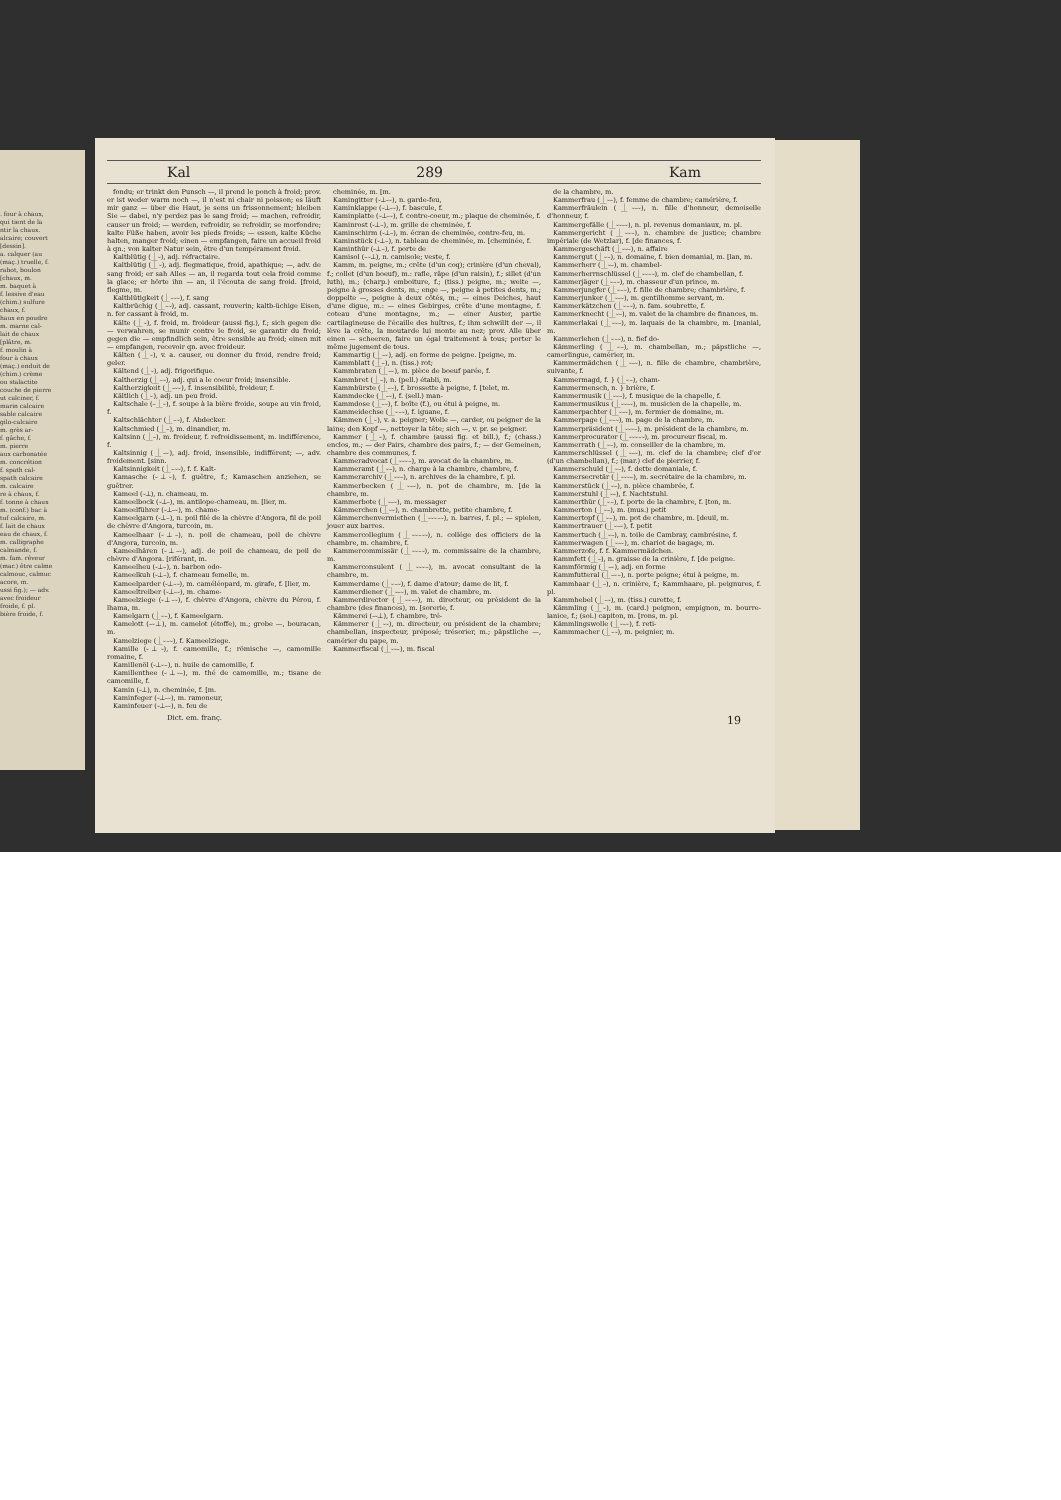. four à chaux,
qui tient de la
ntir la chaux.
alcaire; couvert
[dessin].
a. calquer (au
(maç.) truelle, f.
rabot, boulon
[chaux, m.
m. baquet à
f. lessive d'eau
(chim.) sulfure
chaux, f.
haux en poudre
m. marne cal-
lait de chaux
[plâtre, m.
f. moulin à
four à chaux
(maç.) enduit de
(chim.) crème
ou stalactite
couche de pierre
ut calciner, f.
marin calcaire
sable calcaire
gilo-calcaire
m. grès ar-
f. gâche, f.
m. pierre
aux carbonatée
m. concrétion
f. spath cal-
spath calcaire
m. calcaire
re à chaux, f.
f. tonne à chaux
m. (conf.) bac à
tuf calcaire, m.
f. lait de chaux
eau de chaux, f.
m. calligraphe
calmande, f.
m. fam. rêveur
(mar.) être calme
calmouc, calmuc
acore, m.
ussi fig.); — adv.
avec froideur
froide, f. pl.
bière froide, f.
Kal 289 Kam
fondu; er trinkt den Punsch —, il prend le ponch à froid; prov. er ist weder warm noch —, il n'est ni chair ni poisson; es läuft mir ganz — über die Haut, je sens un frissonnement; bleiben Sie — dabei, n'y perdez pas le sang froid; — machen, refroidir, causer un froid; — werden, refroidir, se refroidir, se morfondre; kalte Füße haben, avoir les pieds froids; — essen, kalte Küche halten, manger froid; einen — empfangen, faire un accueil froid à qn.; von kalter Natur sein, être d'un tempérament froid.
Kaltblütig (⏊⏑), adj. réfractaire.
Kaltblütig (⏊⏑), adj. flegmatique, froid, apathique; —, adv. de sang froid; er sah Alles — an, il regarda tout cela froid comme la glace; er hörte ihn — an, il l'écouta de sang froid. [froid, flegme, m.
Kaltblütigkeit (⏊–⏑⏑), f. sang
Kaltbrüchig (⏊–⏑), adj. cassant, rouverin; kaltb-üchige Eisen, n. fer cassant à froid, m.
Kälte (⏊⏑), f. froid, m. froideur (aussi fig.), f.; sich gegen die — verwahren, se munir contre le froid, se garantir du froid; gegen die — empfindlich sein, être sensible au froid; einen mit — empfangen, recevoir qn. avec froideur.
Kälten (⏊⏑), v. a. causer, ou donner du froid, rendre froid; geler.
Kältend (⏊⏑), adj. frigorifique.
Kaltherzig (⏊–⏑), adj. qui a le coeur froid; insensible.
Kaltherzigkeit (⏊–⏑⏑), f. insensibilité, froideur, f.
Kältlich (⏊⏑), adj. un peu froid.
Kaltschale (–⏊⏑), f. soupe à la bière froide, soupe au vin froid, f.
Kaltschlächter (⏊–⏑), f. Abdecker.
Kaltschmied (⏊–), m. dinandier, m.
Kaltsinn (⏊–), m. froideur, f. refroidissement, m. indifférence, f.
Kaltsinnig (⏊–⏑), adj. froid, insensible, indifférent; —, adv. froidement. [sinn.
Kaltsinnigkeit (⏊–⏑⏑), f. f. Kalt-
Kamasche (⏑⏊⏑), f. guêtre, f.; Kamaschen anziehen, se guêtrer.
Kameel (⏑⏊), n. chameau, m.
Kameelbock (⏑⏊–), m. antilope-chameau, m. [lier, m.
Kameelführer (⏑⏊–⏑), m. chame-
Kameelgarn (⏑⏊–), n. poil filé de la chèvre d'Angora, fil de poil de chèvre d'Angora, turcoin, m.
Kameelhaar (⏑⏊–), n. poil de chameau, poil de chèvre d'Angora, turcoin, m.
Kameelhären (⏑⏊–⏑), adj. de poil de chameau, de poil de chèvre d'Angora. [riférant, m.
Kameelheu (⏑⏊–), n. barbon odo-
Kameelkuh (⏑⏊–), f. chameau femelle, m.
Kameelparder (⏑⏊–⏑), m. caméléopard, m. girafe, f. [lier, m.
Kameeltreiber (⏑⏊–⏑), m. chame-
Kameelziege (⏑⏊–⏑), f. chèvre d'Angora, chèvre du Pérou, f. lhama, m.
Kamelgarn (⏊⏑–), f. Kameelgarn.
Kamelott (–⏑⏊), m. camelot (étoffe), m.; grobe —, bouracan, m.
Kamelziege (⏊⏑–⏑), f. Kameelziege.
Kamille (⏑⏊⏑), f. camomille, f.; römische —, camomille romaine, f.
Kamillenöl (⏑⏊⏑–), n. huile de camomille, f.
Kamillenthee (⏑⏊⏑–), m. thé de camomille, m.; tisane de camomille, f.
Kamin (⏑⏊), n. cheminée, f. [m.
Kaminfeger (⏑⏊–⏑), m. ramoneur,
Kaminfeuer (⏑⏊–⏑), n. feu de
cheminée, m. [m.
Kamingitter (⏑⏊–⏑), n. garde-feu,
Kaminklappe (⏑⏊–⏑), f. bascule, f.
Kaminplatte (⏑⏊–⏑), f. contre-coeur, m.; plaque de cheminée, f.
Kaminrost (⏑⏊–), m. grille de cheminée, f.
Kaminschirm (⏑⏊–), m. écran de cheminée, contre-feu, m.
Kaminstück (⏑⏊–), n. tableau de cheminée, m. [cheminée, f.
Kaminthür (⏑⏊–), f. porte de
Kamisol (–⏑⏊), n. camisole; veste, f.
Kamm, m. peigne, m.; crête (d'un coq); crinière (d'un cheval), f.; collet (d'un boeuf), m.: rafle, râpe (d'un raisin), f.; sillet (d'un luth), m.; (charp.) emboiture, f.; (tiss.) peigne, m.; weite —, peigne à grosses dents, m.; enge —, peigne à petites dents, m.; doppelte —, peigne à deux côtés, m.; — eines Deiches, haut d'une digue, m.: — eines Gebirges, crête d'une montagne, f. coteau d'une montagne, m.; — einer Auster, partie cartilagineuse de l'écaille des huîtres, f.; ihm schwillt der —, il lève la crête, la moutarde lui monte au nez; prov. Alle über einen — scheeren, faire un égal traitement à tous; porter le même jugement de tous.
Kammartig (⏊–⏑), adj. en forme de peigne. [peigne, m.
Kammblatt (⏊–), n. (tiss.) rot;
Kammbraten (⏊–⏑), m. pièce de boeuf parée, f.
Kammbret (⏊–), n. (pell.) établi, m.
Kammbürste (⏊–⏑), f. brossette à peigne, f. [telet, m.
Kammdecke (⏊–⏑), f. (sell.) man-
Kammdose (⏊–⏑), f. boîte (f.), ou étui à peigne, m.
Kammeidechse (⏊⏑–⏑), f. iguane, f.
Kämmen (⏊⏑), v. a. peigner; Wolle —, carder, ou peigner de la laine; den Kopf —, nettoyer la tête; sich —, v. pr. se peigner.
Kammer (⏊⏑), f. chambre (aussi fig. et bill.), f.; (chass.) enclos, m.; — der Pairs, chambre des pairs, f.; — der Gemeinen, chambre des communes, f.
Kammeradvocat (⏊⏑⏑⏑–), m. avocat de la chambre, m.
Kammeramt (⏊⏑–), n. charge à la chambre, chambre, f.
Kammerarchiv (⏊⏑⏑–), n. archives de la chambre, f. pl.
Kammerbecken (⏊⏑–⏑), n. pot de chambre, m. [de la chambre, m.
Kammerbote (⏊⏑–⏑), m. messager
Kämmerchen (⏊⏑⏑), n. chambrette, petite chambre, f.
Kämmerchenvermiethen (⏊⏑⏑⏑–⏑), n. barres, f. pl.; — spielen, jouer aux barres.
Kammercollegium (⏊⏑⏑–⏑⏑), n. collége des officiers de la chambre, m. chambre, f.
Kammercommissär (⏊⏑⏑–⏑), m. commissaire de la chambre, m.
Kammerconsulent (⏊⏑⏑⏑–), m. avocat consultant de la chambre, m.
Kammerdame (⏊⏑–⏑), f. dame d'atour; dame de lit, f.
Kammerdiener (⏊⏑–⏑), m. valet de chambre, m.
Kammerdirector (⏊⏑⏑–⏑), m. directeur, ou président de la chambre (des finances), m. [sorerie, f.
Kämmerei (–⏑⏊), f. chambre, tré-
Kämmerer (⏊⏑⏑), m. directeur, ou président de la chambre; chambellan, inspecteur, préposé; trésorier, m.; päpstliche —, camérier du pape, m.
Kammerfiscal (⏊⏑⏑–), m. fiscal
de la chambre, m.
Kammerfrau (⏊⏑–), f. femme de chambre; camérière, f.
Kammerfräulein (⏊⏑–⏑), n. fille d'honneur, demoiselle d'honneur, f.
Kammergefälle (⏊⏑⏑–⏑), n. pl. revenus domaniaux, m. pl.
Kammergericht (⏊⏑⏑–), n. chambre de justice; chambre impériale (de Wetzlar), f. [de finances, f.
Kammergeschäft (⏊⏑⏑–), n. affaire
Kammergut (⏊⏑–), n. domaine, f. bien domanial, m. [lan, m.
Kammerherr (⏊⏑–), m. chambel-
Kammerherrnschlüssel (⏊⏑⏑–⏑), m. clef de chambellan, f.
Kammerjäger (⏊⏑–⏑), m. chasseur d'un prince, m.
Kammerjungfer (⏊⏑–⏑), f. fille de chambre; chambrière, f.
Kammerjunker (⏊⏑–⏑), m. gentilhomme servant, m.
Kammerkätzchen (⏊⏑–⏑), n. fam. soubrette, f.
Kammerknecht (⏊⏑–), m. valet de la chambre de finances, m.
Kammerlakai (⏊⏑⏑–), m. laquais de la chambre, m. [manial, m.
Kammerlehen (⏊⏑–⏑), n. fief do-
Kämmerling (⏊⏑–), m. chambellan, m.; päpstliche —, camerlingue, camérier, m.
Kammermädchen (⏊⏑–⏑), n. fille de chambre, chambrière, suivante, f.
Kammermagd, f. } (⏊⏑–), cham-
Kammermensch, n. } brière, f.
Kammermusik (⏊⏑⏑–), f. musique de la chapelle, f.
Kammermusikus (⏊⏑⏑–⏑), m. musicien de la chapelle, m.
Kammerpachter (⏊⏑–⏑), m. fermier de domaine, m.
Kammerpage (⏊⏑–⏑), m. page de la chambre, m.
Kammerpräsident (⏊⏑⏑⏑–), m. président de la chambre, m.
Kammerprocurator (⏊⏑⏑⏑–⏑), m. procureur fiscal, m.
Kammerrath (⏊⏑–), m. conseiller de la chambre, m.
Kammerschlüssel (⏊⏑–⏑), m. clef de la chambre; clef d'or (d'un chambellan), f.; (mar.) clef de pierrier, f.
Kammerschuld (⏊⏑–), f. dette domaniale, f.
Kammersecretär (⏊⏑⏑⏑–), m. secrétaire de la chambre, m.
Kammerstück (⏊⏑–), n. pièce chambrée, f.
Kammerstuhl (⏊⏑–), f. Nachtstuhl.
Kammerthür (⏊⏑–), f. porte de la chambre, f. [ton, m.
Kammerton (⏊⏑–), m. (mus.) petit
Kammertopf (⏊⏑–), m. pot de chambre, m. [deuil, m.
Kammertrauer (⏊⏑–⏑), f. petit
Kammertuch (⏊⏑–), n. toile de Cambray, cambrésine, f.
Kammerwagen (⏊⏑–⏑), m. chariot de bagage, m.
Kammerzofe, f. f. Kammermädchen.
Kammfett (⏊–), n. graisse de la crinière, f. [de peigne.
Kammförmig (⏊–⏑), adj. en forme
Kammfutteral (⏊–⏑–), n. porte peigne; étui à peigne, m.
Kammhaar (⏊–), n. crinière, f.; Kammhaare, pl. peignures, f. pl.
Kammhebel (⏊–⏑), m. (tiss.) curette, f.
Kämmling (⏊⏑), m. (card.) peignon, empignon, m. bourre-lanice, f.; (soi.) capiton, m. [rons, m. pl.
Kämmlingswolle (⏊⏑–⏑), f. reti-
Kammmacher (⏊–⏑), m. peignier, m.
Dict. em. franç. 19